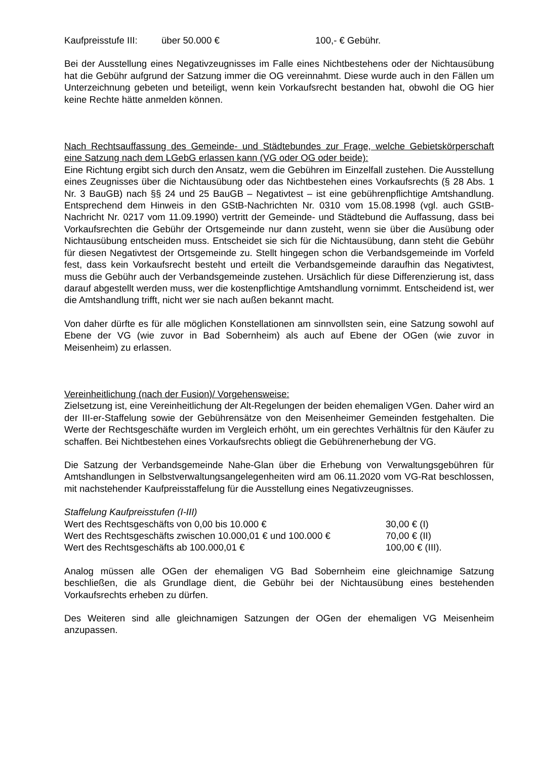Kaufpreisstufe III: über 50.000 € 100,- € Gebühr.
Bei der Ausstellung eines Negativzeugnisses im Falle eines Nichtbestehens oder der Nichtausübung hat die Gebühr aufgrund der Satzung immer die OG vereinnahmt. Diese wurde auch in den Fällen um Unterzeichnung gebeten und beteiligt, wenn kein Vorkaufsrecht bestanden hat, obwohl die OG hier keine Rechte hätte anmelden können.
Nach Rechtsauffassung des Gemeinde- und Städtebundes zur Frage, welche Gebietskörperschaft eine Satzung nach dem LGebG erlassen kann (VG oder OG oder beide):
Eine Richtung ergibt sich durch den Ansatz, wem die Gebühren im Einzelfall zustehen. Die Ausstellung eines Zeugnisses über die Nichtausübung oder das Nichtbestehen eines Vorkaufsrechts (§ 28 Abs. 1 Nr. 3 BauGB) nach §§ 24 und 25 BauGB – Negativtest – ist eine gebührenpflichtige Amtshandlung. Entsprechend dem Hinweis in den GStB-Nachrichten Nr. 0310 vom 15.08.1998 (vgl. auch GStB-Nachricht Nr. 0217 vom 11.09.1990) vertritt der Gemeinde- und Städtebund die Auffassung, dass bei Vorkaufsrechten die Gebühr der Ortsgemeinde nur dann zusteht, wenn sie über die Ausübung oder Nichtausübung entscheiden muss. Entscheidet sie sich für die Nichtausübung, dann steht die Gebühr für diesen Negativtest der Ortsgemeinde zu. Stellt hingegen schon die Verbandsgemeinde im Vorfeld fest, dass kein Vorkaufsrecht besteht und erteilt die Verbandsgemeinde daraufhin das Negativtest, muss die Gebühr auch der Verbandsgemeinde zustehen. Ursächlich für diese Differenzierung ist, dass darauf abgestellt werden muss, wer die kostenpflichtige Amtshandlung vornimmt. Entscheidend ist, wer die Amtshandlung trifft, nicht wer sie nach außen bekannt macht.
Von daher dürfte es für alle möglichen Konstellationen am sinnvollsten sein, eine Satzung sowohl auf Ebene der VG (wie zuvor in Bad Sobernheim) als auch auf Ebene der OGen (wie zuvor in Meisenheim) zu erlassen.
Vereinheitlichung (nach der Fusion)/ Vorgehensweise:
Zielsetzung ist, eine Vereinheitlichung der Alt-Regelungen der beiden ehemaligen VGen. Daher wird an der III-er-Staffelung sowie der Gebührensätze von den Meisenheimer Gemeinden festgehalten. Die Werte der Rechtsgeschäfte wurden im Vergleich erhöht, um ein gerechtes Verhältnis für den Käufer zu schaffen. Bei Nichtbestehen eines Vorkaufsrechts obliegt die Gebührenerhebung der VG.
Die Satzung der Verbandsgemeinde Nahe-Glan über die Erhebung von Verwaltungsgebühren für Amtshandlungen in Selbstverwaltungsangelegenheiten wird am 06.11.2020 vom VG-Rat beschlossen, mit nachstehender Kaufpreisstaffelung für die Ausstellung eines Negativzeugnisses.
Staffelung Kaufpreisstufen (I-III)
Wert des Rechtsgeschäfts von 0,00 bis 10.000 € 30,00 € (I)
Wert des Rechtsgeschäfts zwischen 10.000,01 € und 100.000 € 70,00 € (II)
Wert des Rechtsgeschäfts ab 100.000,01 € 100,00 € (III).
Analog müssen alle OGen der ehemaligen VG Bad Sobernheim eine gleichnamige Satzung beschließen, die als Grundlage dient, die Gebühr bei der Nichtausübung eines bestehenden Vorkaufsrechts erheben zu dürfen.
Des Weiteren sind alle gleichnamigen Satzungen der OGen der ehemaligen VG Meisenheim anzupassen.